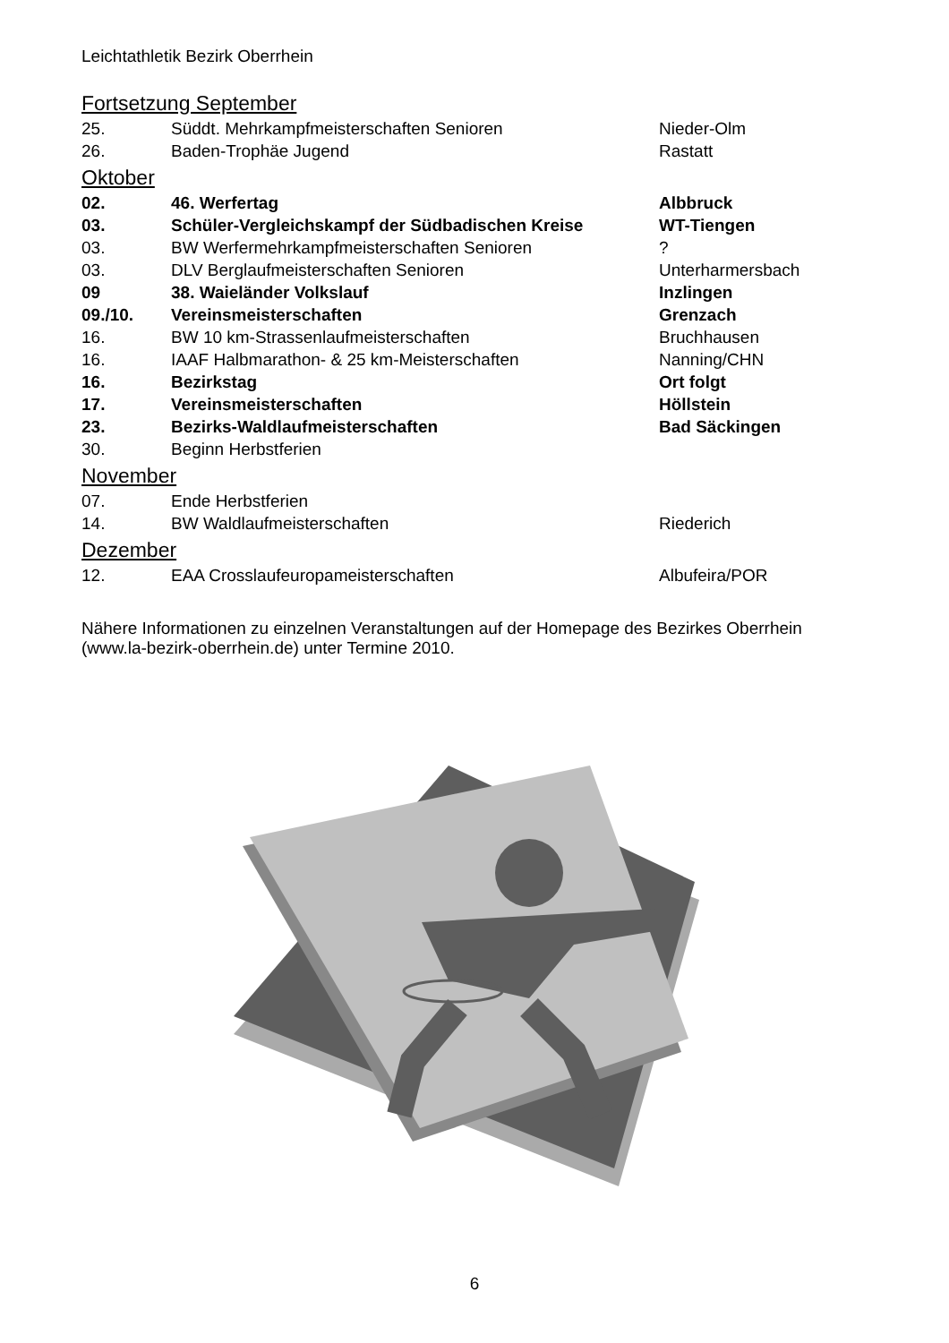Leichtathletik Bezirk Oberrhein
Fortsetzung September
| 25. | Süddt. Mehrkampfmeisterschaften Senioren | Nieder-Olm |
| 26. | Baden-Trophäe Jugend | Rastatt |
Oktober
| 02. | 46. Werfertag | Albbruck |
| 03. | Schüler-Vergleichskampf der Südbadischen Kreise | WT-Tiengen |
| 03. | BW Werfermehrkampfmeisterschaften Senioren | ? |
| 03. | DLV Berglaufmeisterschaften Senioren | Unterharmersbach |
| 09 | 38. Waieländer Volkslauf | Inzlingen |
| 09./10. | Vereinsmeisterschaften | Grenzach |
| 16. | BW 10 km-Strassenlaufmeisterschaften | Bruchhausen |
| 16. | IAAF Halbmarathon- & 25 km-Meisterschaften | Nanning/CHN |
| 16. | Bezirkstag | Ort folgt |
| 17. | Vereinsmeisterschaften | Höllstein |
| 23. | Bezirks-Waldlaufmeisterschaften | Bad Säckingen |
| 30. | Beginn Herbstferien | |
November
| 07. | Ende Herbstferien | |
| 14. | BW Waldlaufmeisterschaften | Riederich |
Dezember
| 12. | EAA Crosslaufeuropameisterschaften | Albufeira/POR |
Nähere Informationen zu einzelnen Veranstaltungen auf der Homepage des Bezirkes Oberrhein (www.la-bezirk-oberrhein.de) unter Termine 2010.
6